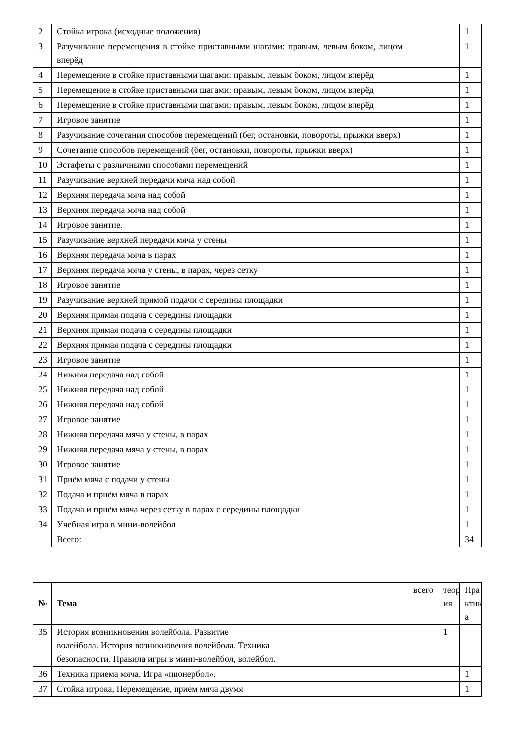| 2 | Стойка игрока (исходные положения) | | | 1 |
| 3 | Разучивание перемещения в стойке приставными шагами: правым, левым боком, лицом вперёд | | | 1 |
| 4 | Перемещение в стойке приставными шагами: правым, левым боком, лицом вперёд | | | 1 |
| 5 | Перемещение в стойке приставными шагами: правым, левым боком, лицом вперёд | | | 1 |
| 6 | Перемещение в стойке приставными шагами: правым, левым боком, лицом вперёд | | | 1 |
| 7 | Игровое занятие | | | 1 |
| 8 | Разучивание сочетания способов перемещений (бег, остановки, повороты, прыжки вверх) | | | 1 |
| 9 | Сочетание способов перемещений (бег, остановки, повороты, прыжки вверх) | | | 1 |
| 10 | Эстафеты с различными способами перемещений | | | 1 |
| 11 | Разучивание верхней передачи мяча над собой | | | 1 |
| 12 | Верхняя передача мяча над собой | | | 1 |
| 13 | Верхняя передача мяча над собой | | | 1 |
| 14 | Игровое занятие. | | | 1 |
| 15 | Разучивание верхней передачи мяча у стены | | | 1 |
| 16 | Верхняя передача мяча в парах | | | 1 |
| 17 | Верхняя передача мяча у стены, в парах, через сетку | | | 1 |
| 18 | Игровое занятие | | | 1 |
| 19 | Разучивание верхней прямой подачи с середины площадки | | | 1 |
| 20 | Верхняя прямая подача с середины площадки | | | 1 |
| 21 | Верхняя прямая подача с середины площадки | | | 1 |
| 22 | Верхняя прямая подача с середины площадки | | | 1 |
| 23 | Игровое занятие | | | 1 |
| 24 | Нижняя передача над собой | | | 1 |
| 25 | Нижняя передача над собой | | | 1 |
| 26 | Нижняя передача над собой | | | 1 |
| 27 | Игровое занятие | | | 1 |
| 28 | Нижняя передача мяча у стены, в парах | | | 1 |
| 29 | Нижняя передача мяча у стены, в парах | | | 1 |
| 30 | Игровое занятие | | | 1 |
| 31 | Приём мяча с подачи у стены | | | 1 |
| 32 | Подача и приём мяча в парах | | | 1 |
| 33 | Подача и приём мяча через сетку в парах с середины площадки | | | 1 |
| 34 | Учебная игра в мини-волейбол | | | 1 |
| | Всего: | | | 34 |
| № | Тема | всего | теор ия | Пра ктик а |
| --- | --- | --- | --- | --- |
| 35 | История возникновения волейбола. Развитие волейбола. История возникновения волейбола. Техника безопасности. Правила игры в мини-волейбол, волейбол. | | 1 | |
| 36 | Техника приема мяча. Игра «пионербол». | | | 1 |
| 37 | Стойка игрока, Перемещение, прием мяча двумя | | | 1 |